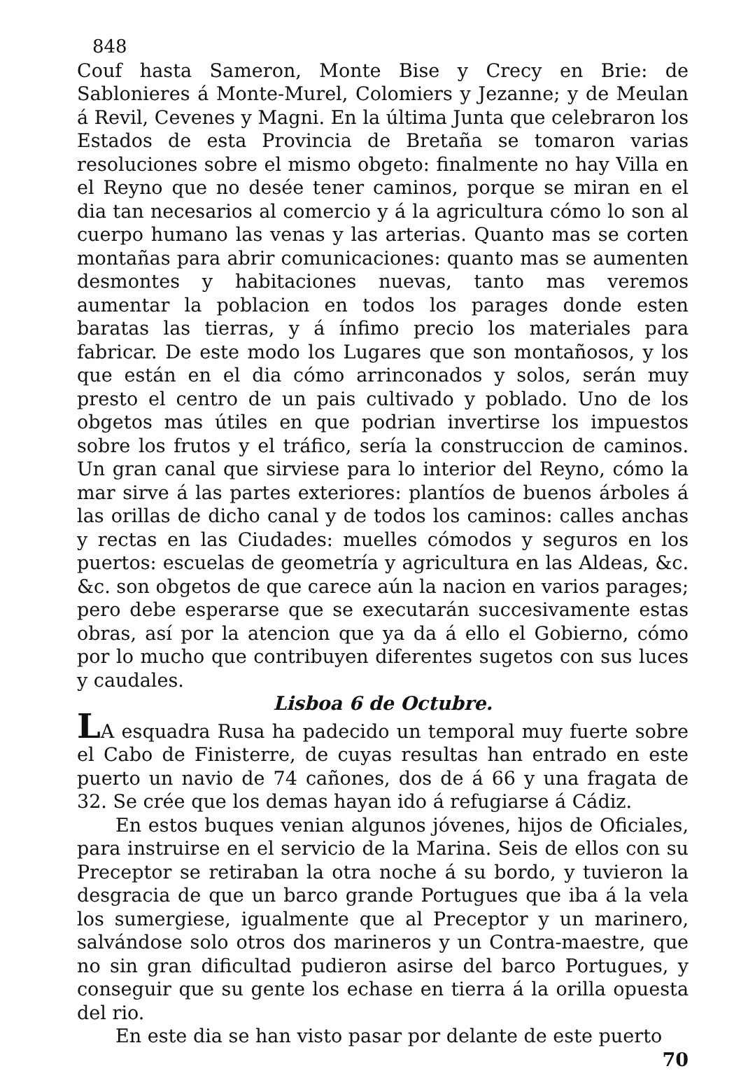848
Couf hasta Sameron, Monte Bise y Crecy en Brie: de Sablonieres á Monte-Murel, Colomiers y Jezanne; y de Meulan á Revil, Cevenes y Magni. En la última Junta que celebraron los Estados de esta Provincia de Bretaña se tomaron varias resoluciones sobre el mismo obgeto: finalmente no hay Villa en el Reyno que no desée tener caminos, porque se miran en el dia tan necesarios al comercio y á la agricultura cómo lo son al cuerpo humano las venas y las arterias. Quanto mas se corten montañas para abrir comunicaciones: quanto mas se aumenten desmontes y habitaciones nuevas, tanto mas veremos aumentar la poblacion en todos los parages donde esten baratas las tierras, y á ínfimo precio los materiales para fabricar. De este modo los Lugares que son montañosos, y los que están en el dia cómo arrinconados y solos, serán muy presto el centro de un pais cultivado y poblado. Uno de los obgetos mas útiles en que podrian invertirse los impuestos sobre los frutos y el tráfico, sería la construccion de caminos. Un gran canal que sirviese para lo interior del Reyno, cómo la mar sirve á las partes exteriores: plantíos de buenos árboles á las orillas de dicho canal y de todos los caminos: calles anchas y rectas en las Ciudades: muelles cómodos y seguros en los puertos: escuelas de geometría y agricultura en las Aldeas, &c. &c. son obgetos de que carece aún la nacion en varios parages; pero debe esperarse que se executarán succesivamente estas obras, así por la atencion que ya da á ello el Gobierno, cómo por lo mucho que contribuyen diferentes sugetos con sus luces y caudales.
Lisboa 6 de Octubre.
LA esquadra Rusa ha padecido un temporal muy fuerte sobre el Cabo de Finisterre, de cuyas resultas han entrado en este puerto un navio de 74 cañones, dos de á 66 y una fragata de 32. Se crée que los demas hayan ido á refugiarse á Cádiz.
En estos buques venian algunos jóvenes, hijos de Oficiales, para instruirse en el servicio de la Marina. Seis de ellos con su Preceptor se retiraban la otra noche á su bordo, y tuvieron la desgracia de que un barco grande Portugues que iba á la vela los sumergiese, igualmente que al Preceptor y un marinero, salvándose solo otros dos marineros y un Contra-maestre, que no sin gran dificultad pudieron asirse del barco Portugues, y conseguir que su gente los echase en tierra á la orilla opuesta del rio.
En este dia se han visto pasar por delante de este puerto
70